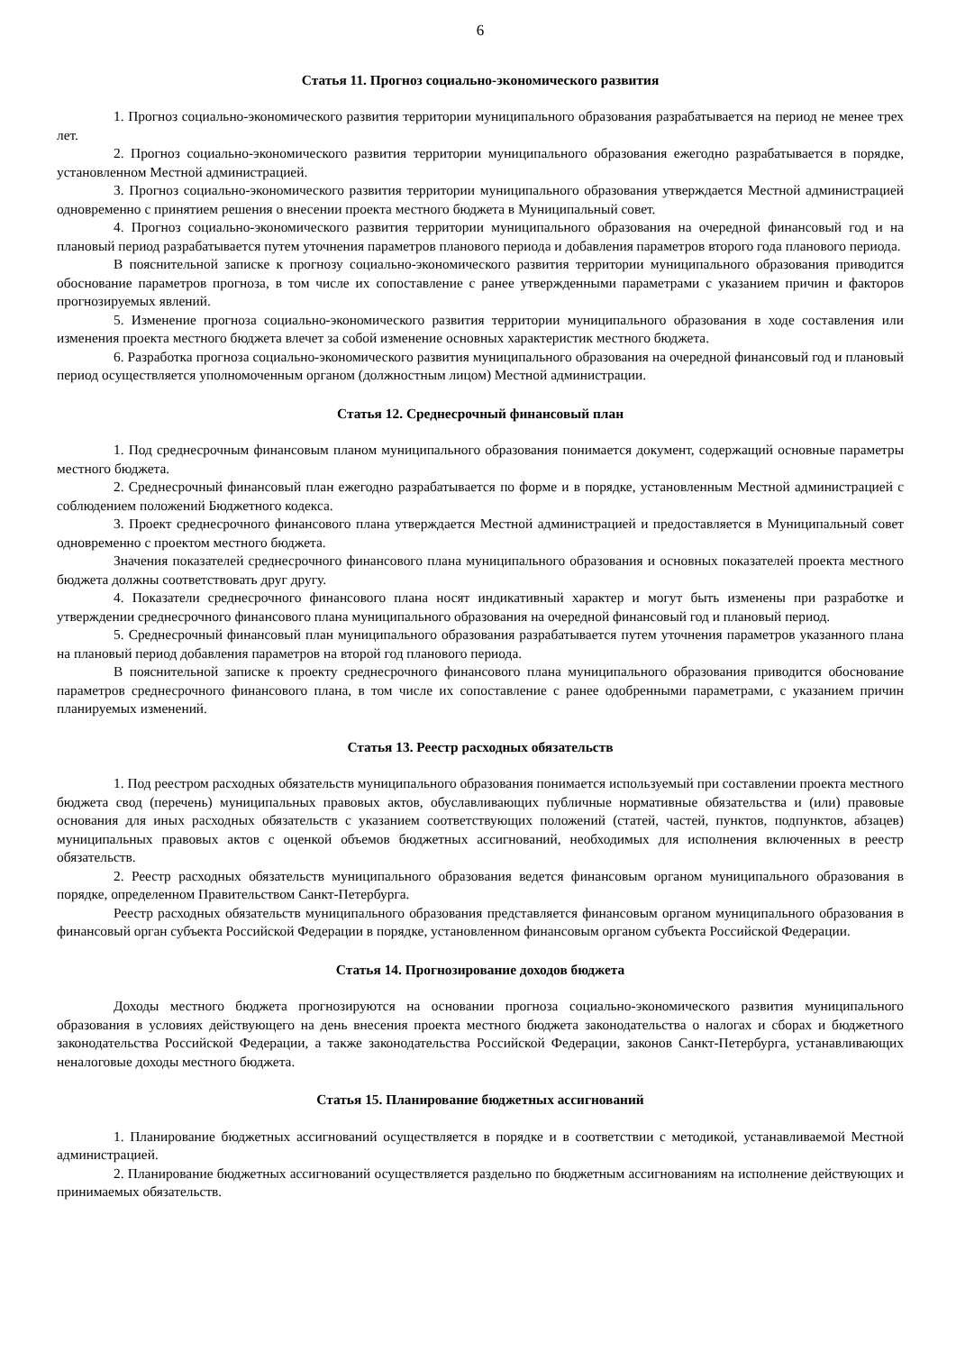6
Статья 11. Прогноз социально-экономического развития
1. Прогноз социально-экономического развития территории муниципального образования разрабатывается на период не менее трех лет.
2. Прогноз социально-экономического развития территории муниципального образования ежегодно разрабатывается в порядке, установленном Местной администрацией.
3. Прогноз социально-экономического развития территории муниципального образования утверждается Местной администрацией одновременно с принятием решения о внесении проекта местного бюджета в Муниципальный совет.
4. Прогноз социально-экономического развития территории муниципального образования на очередной финансовый год и на плановый период разрабатывается путем уточнения параметров планового периода и добавления параметров второго года планового периода.
В пояснительной записке к прогнозу социально-экономического развития территории муниципального образования приводится обоснование параметров прогноза, в том числе их сопоставление с ранее утвержденными параметрами с указанием причин и факторов прогнозируемых явлений.
5. Изменение прогноза социально-экономического развития территории муниципального образования в ходе составления или изменения проекта местного бюджета влечет за собой изменение основных характеристик местного бюджета.
6. Разработка прогноза социально-экономического развития муниципального образования на очередной финансовый год и плановый период осуществляется уполномоченным органом (должностным лицом) Местной администрации.
Статья 12. Среднесрочный финансовый план
1. Под среднесрочным финансовым планом муниципального образования понимается документ, содержащий основные параметры местного бюджета.
2. Среднесрочный финансовый план ежегодно разрабатывается по форме и в порядке, установленным Местной администрацией с соблюдением положений Бюджетного кодекса.
3. Проект среднесрочного финансового плана утверждается Местной администрацией и предоставляется в Муниципальный совет одновременно с проектом местного бюджета.
Значения показателей среднесрочного финансового плана муниципального образования и основных показателей проекта местного бюджета должны соответствовать друг другу.
4. Показатели среднесрочного финансового плана носят индикативный характер и могут быть изменены при разработке и утверждении среднесрочного финансового плана муниципального образования на очередной финансовый год и плановый период.
5. Среднесрочный финансовый план муниципального образования разрабатывается путем уточнения параметров указанного плана на плановый период добавления параметров на второй год планового периода.
В пояснительной записке к проекту среднесрочного финансового плана муниципального образования приводится обоснование параметров среднесрочного финансового плана, в том числе их сопоставление с ранее одобренными параметрами, с указанием причин планируемых изменений.
Статья 13. Реестр расходных обязательств
1. Под реестром расходных обязательств муниципального образования понимается используемый при составлении проекта местного бюджета свод (перечень) муниципальных правовых актов, обуславливающих публичные нормативные обязательства и (или) правовые основания для иных расходных обязательств с указанием соответствующих положений (статей, частей, пунктов, подпунктов, абзацев) муниципальных правовых актов с оценкой объемов бюджетных ассигнований, необходимых для исполнения включенных в реестр обязательств.
2. Реестр расходных обязательств муниципального образования ведется финансовым органом муниципального образования в порядке, определенном Правительством Санкт-Петербурга.
Реестр расходных обязательств муниципального образования представляется финансовым органом муниципального образования в финансовый орган субъекта Российской Федерации в порядке, установленном финансовым органом субъекта Российской Федерации.
Статья 14. Прогнозирование доходов бюджета
Доходы местного бюджета прогнозируются на основании прогноза социально-экономического развития муниципального образования в условиях действующего на день внесения проекта местного бюджета законодательства о налогах и сборах и бюджетного законодательства Российской Федерации, а также законодательства Российской Федерации, законов Санкт-Петербурга, устанавливающих неналоговые доходы местного бюджета.
Статья 15. Планирование бюджетных ассигнований
1. Планирование бюджетных ассигнований осуществляется в порядке и в соответствии с методикой, устанавливаемой Местной администрацией.
2. Планирование бюджетных ассигнований осуществляется раздельно по бюджетным ассигнованиям на исполнение действующих и принимаемых обязательств.